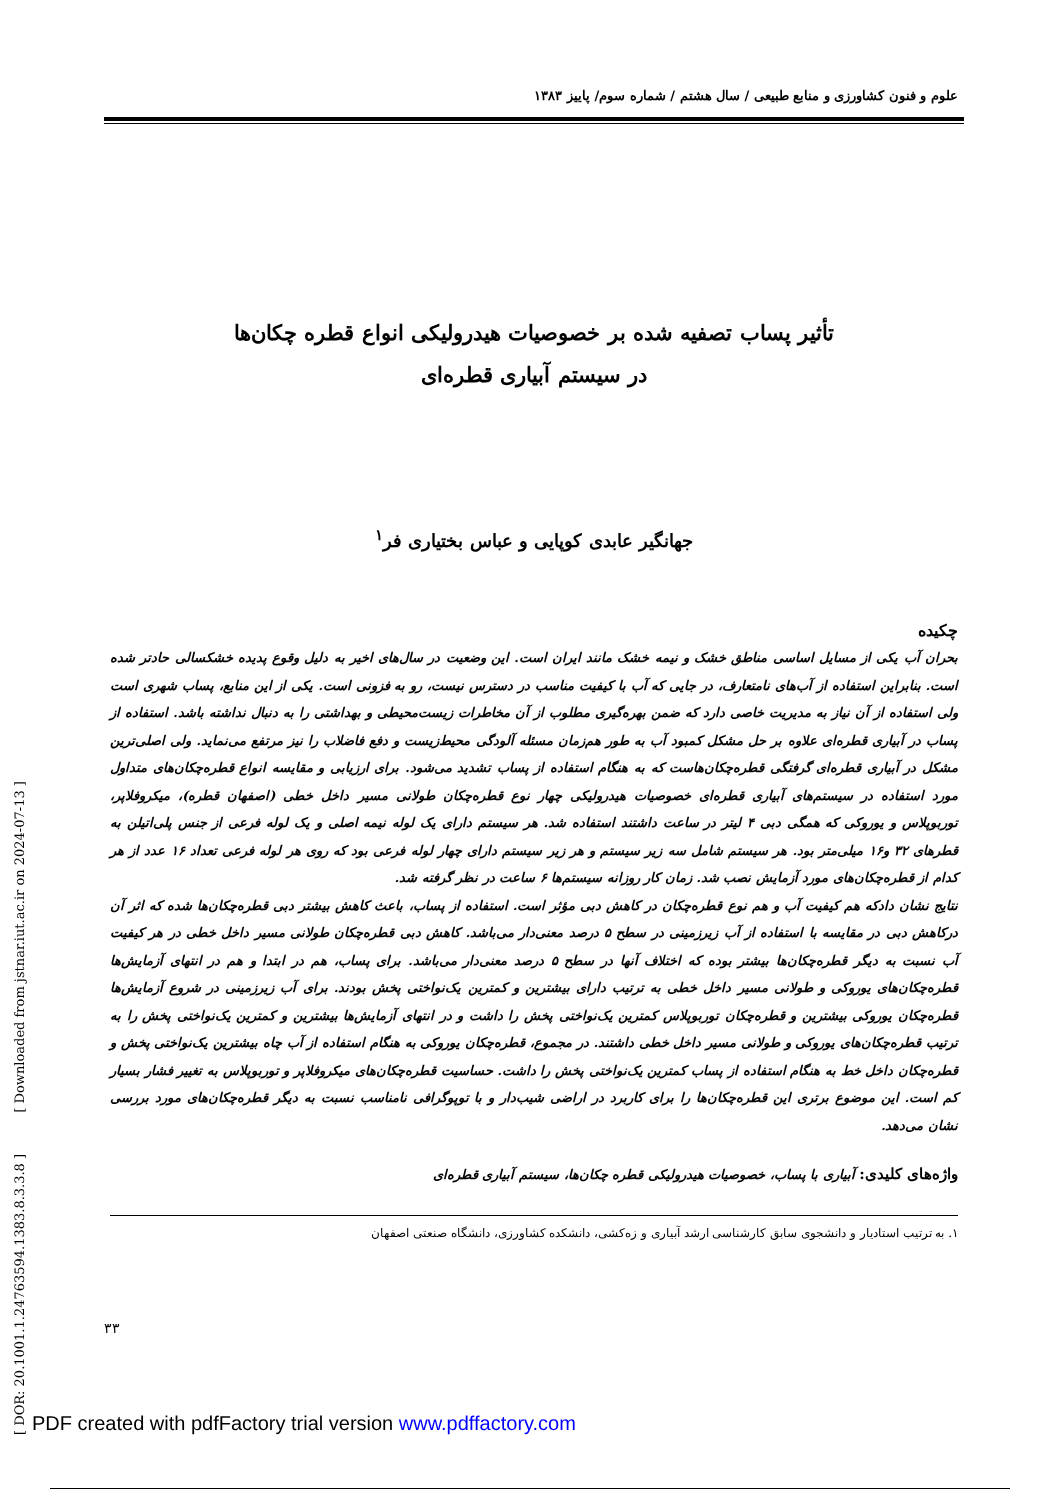علوم و فنون کشاورزی و منابع طبیعی / سال هشتم / شماره سوم/ پاییز ۱۳۸۳
تأثیر پساب تصفیه شده بر خصوصیات هیدرولیکی انواع قطره چکان‌ها
در سیستم آبیاری قطره‌ای
جهانگیر عابدی کوپایی و عباس بختیاری فر<sup>۱</sup>
چکیده
بحران آب یکی از مسایل اساسی مناطق خشک و نیمه خشک مانند ایران است. این وضعیت در سال‌های اخیر به دلیل وقوع پدیده خشکسالی حادتر شده است. بنابراین استفاده از آب‌های نامتعارف، در جایی که آب با کیفیت مناسب در دسترس نیست، رو به فزونی است. یکی از این منابع، پساب شهری است ولی استفاده از آن نیاز به مدیریت خاصی دارد که ضمن بهره‌گیری مطلوب از آن مخاطرات زیست‌محیطی و بهداشتی را به دنبال نداشته باشد. استفاده از پساب در آبیاری قطره‌ای علاوه بر حل مشکل کمبود آب به طور هم‌زمان مسئله آلودگی محیط‌زیست و دفع فاضلاب را نیز مرتفع می‌نماید. ولی اصلی‌ترین مشکل در آبیاری قطره‌ای گرفتگی قطره‌چکان‌هاست که به هنگام استفاده از پساب تشدید می‌شود. برای ارزیابی و مقایسه انواع قطره‌چکان‌های متداول مورد استفاده در سیستم‌های آبیاری قطره‌ای خصوصیات هیدرولیکی چهار نوع قطره‌چکان طولانی مسیر داخل خطی (اصفهان قطره)، میکروفلاپر، توربوپلاس و یوروکی که همگی دبی ۴ لیتر در ساعت داشتند استفاده شد. هر سیستم دارای یک لوله نیمه اصلی و یک لوله فرعی از جنس پلی‌اتیلن به قطرهای ۳۲ و۱۶ میلی‌متر بود. هر سیستم شامل سه زیر سیستم و هر زیر سیستم دارای چهار لوله فرعی بود که روی هر لوله فرعی تعداد ۱۶ عدد از هر کدام از قطره‌چکان‌های مورد آزمایش نصب شد. زمان کار روزانه سیستم‌ها ۶ ساعت در نظر گرفته شد.
نتایج نشان دادکه هم کیفیت آب و هم نوع قطره‌چکان در کاهش دبی مؤثر است. استفاده از پساب، باعث کاهش بیشتر دبی قطره‌چکان‌ها شده که اثر آن درکاهش دبی در مقایسه با استفاده از آب زیرزمینی در سطح ۵ درصد معنی‌دار می‌باشد. کاهش دبی قطره‌چکان طولانی مسیر داخل خطی در هر کیفیت آب نسبت به دیگر قطره‌چکان‌ها بیشتر بوده که اختلاف آنها در سطح ۵ درصد معنی‌دار می‌باشد. برای پساب، هم در ابتدا و هم در انتهای آزمایش‌ها قطره‌چکان‌های یوروکی و طولانی مسیر داخل خطی به ترتیب دارای بیشترین و کمترین یک‌نواختی پخش بودند. برای آب زیرزمینی در شروع آزمایش‌ها قطره‌چکان یوروکی بیشترین و قطره‌چکان توربوپلاس کمترین یک‌نواختی پخش را داشت و در انتهای آزمایش‌ها بیشترین و کمترین یک‌نواختی پخش را به ترتیب قطره‌چکان‌های یوروکی و طولانی مسیر داخل خطی داشتند. در مجموع، قطره‌چکان یوروکی به هنگام استفاده از آب چاه بیشترین یک‌نواختی پخش و قطره‌چکان داخل خط به هنگام استفاده از پساب کمترین یک‌نواختی پخش را داشت. حساسیت قطره‌چکان‌های میکروفلاپر و توربوپلاس به تغییر فشار بسیار کم است. این موضوع برتری این قطره‌چکان‌ها را برای کاربرد در اراضی شیب‌دار و با توپوگرافی نامناسب نسبت به دیگر قطره‌چکان‌های مورد بررسی نشان می‌دهد.
واژه‌های کلیدی: آبیاری با پساب، خصوصیات هیدرولیکی قطره چکان‌ها، سیستم آبیاری قطره‌ای
۱. به ترتیب استادیار و دانشجوی سابق کارشناسی ارشد آبیاری و زه‌کشی، دانشکده کشاورزی، دانشگاه صنعتی اصفهان
۳۳
[ DOR: 20.1001.1.24763594.1383.8.3.3.8 ] [ Downloaded from jstnar.iut.ac.ir on 2024-07-13 ]
PDF created with pdfFactory trial version www.pdffactory.com